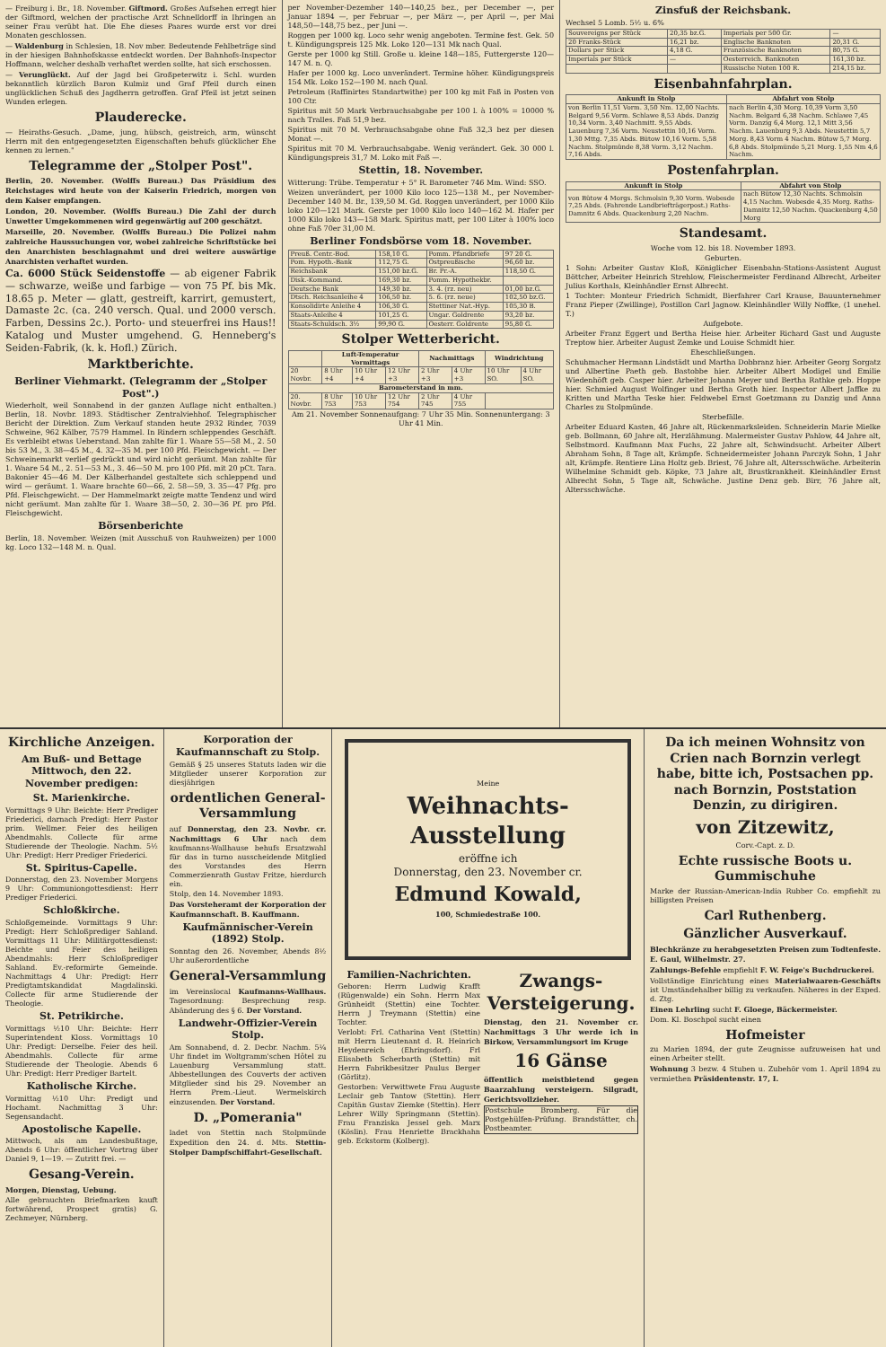— Freiburg i. Br., 18. November. Giftmord. Großes Aufsehen erregt hier der Giftmord, welchen der practische Arzt Schnelldorff in Ihringen an seiner Frau verübt hat. Die Ehe dieses Paares wurde erst vor drei Monaten geschlossen.
— Waldenburg in Schlesien, 18. Nov mber. Bedeutende Fehlbeträge sind in der hiesigen Bahnhofskasse entdeckt worden. Der Bahnhofs-Inspector Hoffmann, welcher deshalb verhaftet werden sollte, hat sich erschossen.
— Verunglückt. Auf der Jagd bei Großpeterwitz i. Schl. wurden bekanntlich kürzlich Baron Kulmiz und Graf Pfeil durch einen unglücklichen Schuß des Jagdherrn getroffen. Graf Pfeil ist jetzt seinen Wunden erlegen.
Plauderecke.
— Heiraths-Gesuch. „Dame, jung, hübsch, geistreich, arm, wünscht Herrn mit den entgegengesetzten Eigenschaften behufs glücklicher Ehe kennen zu lernen."
Telegramme der „Stolper Post".
Berlin, 20. November. (Wolffs Bureau.) Das Präsidium des Reichstages wird heute von der Kaiserin Friedrich, morgen von dem Kaiser empfangen.
London, 20. November. (Wolffs Bureau.) Die Zahl der durch Unwetter Umgekommenen wird gegenwärtig auf 200 geschätzt.
Marseille, 20. November. (Wolffs Bureau.) Die Polizei nahm zahlreiche Haussuchungen vor, wobei zahlreiche Schriftstücke bei den Anarchisten beschlagnahmt und drei weitere auswärtige Anarchisten verhaftet wurden.
Ca. 6000 Stück Seidenstoffe — ab eigener Fabrik — schwarze, weiße und farbige — von 75 Pf. bis Mk. 18.65 p. Meter — glatt, gestreift, karrirt, gemustert, Damaste 2c. (ca. 240 versch. Qual. und 2000 versch. Farben, Dessins 2c.). Porto- und steuerfrei ins Haus!! Katalog und Muster umgehend. G. Henneberg's Seiden-Fabrik, (k. k. Hofl.) Zürich.
Marktberichte.
Berliner Viehmarkt. (Telegramm der „Stolper Post".)
Wiederholt, weil Sonnabend in der ganzen Auflage nicht enthalten.) Berlin, 18. Novbr. 1893. Städtischer Zentralviehhof. Telegraphischer Bericht der Direktion. Zum Verkauf standen heute 2932 Rinder, 7039 Schweine, 962 Kälber, 7579 Hammel. In Rindern schleppendes Geschäft. Es verbleibt etwas Ueberstand. Man zahlte für 1. Waare 55—58 M., 2. 50 bis 53 M., 3. 38—45 M., 4. 32—35 M. per 100 Pfd. Fleischgewicht. — Der Schweinemarkt verlief gedrückt und wird nicht geräumt. Man zahlte für 1. Waare 54 M., 2. 51—53 M., 3. 46—50 M. pro 100 Pfd. mit 20 pCt. Tara. Bakonier 45—46 M. Der Kälberhandel gestaltete sich schleppend und wird — geräumt. 1. Waare brachte 60—66, 2. 58—59, 3. 35—47 Pfg. pro Pfd. Fleischgewicht. — Der Hammelmarkt zeigte matte Tendenz und wird nicht geräumt. Man zahlte für 1. Waare 38—50, 2. 30—36 Pf. pro Pfd. Fleischgewicht.
Börsenberichte
Berlin, 18. November. Weizen (mit Ausschuß von Rauhweizen) per 1000 kg. Loco 132—148 M. n. Qual.
per November-Dezember 140—140,25 bez., per December —, per Januar 1894 —, per Februar —, per März —, per April —, per Mai 148,50—148,75 bez., per Juni —.
Roggen per 1000 kg. Loco sehr wenig angeboten. Termine fest. Gek. 50 t. Kündigungspreis 125 Mk. Loko 120—131 Mk nach Qual.
Gerste per 1000 kg Still. Große u. kleine 148—185, Futtergerste 120—147 M. n. Q.
Hafer per 1000 kg. Loco unverändert. Termine höher. Kündigungspreis 154 Mk. Loko 152—190 M. nach Qual.
Petroleum (Raffinirtes Standartwithe) per 100 kg mit Faß in Posten von 100 Ctr.
Spiritus mit 50 Mark Verbrauchsabgabe per 100 l. à 100% = 10000 % nach Tralles. Faß 51,9 bez.
Spiritus mit 70 M. Verbrauchsabgabe ohne Faß 32,3 bez per diesen Monat —.
Spiritus mit 70 M. Verbrauchsabgabe. Wenig verändert. Gek. 30 000 l. Kündigungspreis 31,7 M. Loko mit Faß —.
Stettin, 18. November.
Witterung: Trübe. Temperatur + 5° R. Barometer 746 Mm. Wind: SSO.
Weizen unverändert, per 1000 Kilo loco 125—138 M., per November-December 140 M. Br., 139,50 M. Gd. Roggen unverändert, per 1000 Kilo loko 120—121 Mark. Gerste per 1000 Kilo loco 140—162 M. Hafer per 1000 Kilo loko 143—158 Mark. Spiritus matt, per 100 Liter à 100% loco ohne Faß 70er 31,00 M.
Berliner Fondsbörse vom 18. November.
| Preuß. Centr.-Bod. | 158,10 G. | Pomm. Pfandbriefe | 97 20 G. |
| Pom. Hypoth.-Bank | 112,75 G. | Ostpreußische | 96,60 bz. |
| Reichsbank | 151,00 bz.G. | Br. Pr.-A. | 118,50 G. |
| Disk.-Kommand. | 169,30 bz. | Pomm. Hypothekbr. | |
| Deutsche Bank | 149,30 bz. | 3. 4. (rz. neu) | 01,00 bz.G. |
| Dtsch. Reichsanleihe 4 | 106,50 bz. | 5. 6. (rz. neue) | 102,50 bz.G. |
| Konsolidirte Anleihe 4 | 106,30 G. | Stettiner Nat.-Hyp. | 105,30 B. |
| Staats-Anleihe 4 | 101,25 G. | Ungar. Goldrente | 93,20 bz. |
| Staats-Schuldsch. 3½ | 99,90 G. | Oesterr. Goldrente | 95,80 G. |
Stolper Wetterbericht.
| | Luft-Temperatur Vormittags | | | Nachmittags | | Windrichtung | |
| --- | --- | --- | --- | --- | --- | --- | --- |
| 20 Novbr. | 8 Uhr +4 | 10 Uhr +4 | 12 Uhr +3 | 2 Uhr +3 | 4 Uhr +3 | 10 Uhr SO. | 4 Uhr SO. |
| Barometerstand in mm. | | | | | | | |
| 20. Novbr. | 8 Uhr 753 | 10 Uhr 753 | 12 Uhr 754 | 2 Uhr 745 | 4 Uhr 755 | | |
Am 21. November Sonnenaufgang: 7 Uhr 35 Min. Sonnenuntergang: 3 Uhr 41 Min.
Zinsfuß der Reichsbank.
Wechsel 5 Lomb. 5½ u. 6%
| Souvereigns per Stück | 20,35 bz.G. | Imperials per 500 Gr. | — |
| 20 Franks-Stück | 16,21 bz. | Englische Banknoten | 20,31 G. |
| Dollars per Stück | 4,18 G. | Französische Banknoten | 80,75 G. |
| Imperials per Stück | — | Oesterreich. Banknoten | 161,30 bz. |
| | | Russische Noten 100 R. | 214,15 bz. |
Eisenbahnfahrplan.
| Ankunft in Stolp | Abfahrt von Stolp |
| --- | --- |
| von Berlin 11,51 Vorm. 3,50 Nm. 12,00 Nachts. Belgard 9,56 Vorm. Schlawe 8,53 Abds. Danzig 10,34 Vorm. 3,40 Nachmitt. 9,55 Abds. Lauenburg 7,36 Vorm. Neustettin 10,16 Vorm. 1,30 Mttg. 7,35 Abds. Bütow 10,16 Vorm. 5,58 Nachm. Stolpmünde 8,38 Vorm. 3,12 Nachm. 7,16 Abds. | nach Berlin 4,30 Morg. 10,39 Vorm 3,50 Nachm. Belgard 6,38 Nachm. Schlawe 7,45 Vorm. Danzig 6,4 Morg. 12,1 Mitt 3,56 Nachm. Lauenburg 9,3 Abds. Neustettin 5,7 Morg. 8,43 Vorm 4 Nachm. Bütow 5,7 Morg. 6,8 Abds. Stolpmünde 5,21 Morg. 1,55 Nm 4,6 Nachm. |
Postenfahrplan.
| Ankunft in Stolp | Abfahrt von Stolp |
| --- | --- |
| von Bütow 4 Morgs. Schmolsin 9,30 Vorm. Wobesde 7,25 Abds. (Fahrende Landbriefträgerpost.) Raths-Damnitz 6 Abds. Quackenburg 2,20 Nachm. | nach Bütow 12,30 Nachts. Schmolsin 4,15 Nachm. Wobesde 4,35 Morg. Raths-Damnitz 12,50 Nachm. Quackenburg 4,50 Morg |
Standesamt.
Woche vom 12. bis 18. November 1893.
Geburten.
1 Sohn: Arbeiter Gustav Kloß, Königlicher Eisenbahn-Stations-Assistent August Böttcher, Arbeiter Heinrich Strehlow, Fleischermeister Ferdinand Albrecht, Arbeiter Julius Korthals, Kleinhändler Ernst Albrecht.
1 Tochter: Monteur Friedrich Schmidt, Bierfahrer Carl Krause, Bauunternehmer Franz Pieper (Zwillinge), Postillon Carl Jagnow. Kleinhändler Willy Noffke, (1 unehel. T.)
Aufgebote.
Arbeiter Franz Eggert und Bertha Heise hier. Arbeiter Richard Gast und Auguste Treptow hier. Arbeiter August Zemke und Louise Schmidt hier.
Eheschließungen.
Schuhmacher Hermann Lindstädt und Martha Dobbranz hier. Arbeiter Georg Sorgatz und Albertine Paeth geb. Bastobbe hier. Arbeiter Albert Modigel und Emilie Wiedenhöft geb. Casper hier. Arbeiter Johann Meyer und Bertha Rathke geb. Hoppe hier. Schmied August Wolfinger und Bertha Groth hier. Inspector Albert Jaffke zu Kritten und Martha Teske hier. Feldwebel Ernst Goetzmann zu Danzig und Anna Charles zu Stolpmünde.
Sterbefälle.
Arbeiter Eduard Kasten, 46 Jahre alt, Rückenmarksleiden. Schneiderin Marie Mielke geb. Bollmann, 60 Jahre alt, Herzlähmung. Malermeister Gustav Pahlow, 44 Jahre alt, Selbstmord. Kaufmann Max Fuchs, 22 Jahre alt, Schwindsucht. Arbeiter Albert Abraham Sohn, 8 Tage alt, Krämpfe. Schneidermeister Johann Parczyk Sohn, 1 Jahr alt, Krämpfe. Rentiere Lina Holtz geb. Briest, 76 Jahre alt, Altersschwäche. Arbeiterin Wilhelmine Schmidt geb. Köpke, 73 Jahre alt, Brustkrankheit. Kleinhändler Ernst Albrecht Sohn, 5 Tage alt, Schwäche. Justine Denz geb. Birr, 76 Jahre alt, Altersschwäche.
Kirchliche Anzeigen.
Am Buß- und Bettage Mittwoch, den 22. November predigen:
St. Marienkirche.
Vormittags 9 Uhr: Beichte: Herr Prediger Friederici, darnach Predigt: Herr Pastor prim. Wellmer. Feier des heiligen Abendmahls. Collecte für arme Studierende der Theologie. Nachm. 5½ Uhr: Predigt: Herr Prediger Friederici.
St. Spiritus-Capelle.
Donnerstag, den 23. November Morgens 9 Uhr: Communiongottesdienst: Herr Prediger Friederici.
Schloßkirche.
Schloßgemeinde. Vormittags 9 Uhr: Predigt: Herr Schloßprediger Sahland. Vormittags 11 Uhr: Militärgottesdienst: Beichte und Feier des heiligen Abendmahls: Herr Schloßprediger Sahland. Ev.-reformirte Gemeinde. Nachmittags 4 Uhr: Predigt: Herr Predigtamtskandidat Magdalinski. Collecte für arme Studierende der Theologie.
St. Petrikirche.
Vormittags ½10 Uhr: Beichte: Herr Superintendent Kloss. Vormittags 10 Uhr: Predigt: Derselbe. Feier des heil. Abendmahls. Collecte für arme Studierende der Theologie. Abends 6 Uhr: Predigt: Herr Prediger Bartelt.
Katholische Kirche.
Vormittag ½10 Uhr: Predigt und Hochamt. Nachmittag 3 Uhr: Segensandacht.
Apostolische Kapelle.
Mittwoch, als am Landesbußtage, Abends 6 Uhr: öffentlicher Vortrag über Daniel 9, 1—19. — Zutritt frei. —
Gesang-Verein.
Morgen, Dienstag, Uebung.
Alle gebrauchten Briefmarken kauft fortwährend, Prospect gratis) G. Zechmeyer, Nürnberg.
Korporation der Kaufmannschaft zu Stolp.
Gemäß § 25 unseres Statuts laden wir die Mitglieder unserer Korporation zur diesjährigen
ordentlichen General-Versammlung
auf Donnerstag, den 23. Novbr. cr. Nachmittags 6 Uhr nach dem kaufmanns-Wallhause behufs Ersatzwahl für das in turno ausscheidende Mitglied des Vorstandes des Herrn Commerzienrath Gustav Fritze, hierdurch ein.
Stolp, den 14. November 1893.
Das Vorsteheramt der Korporation der Kaufmannschaft. B. Kauffmann.
Kaufmännischer-Verein (1892) Stolp.
Sonntag den 26. November, Abends 8½ Uhr außerordentliche
General-Versammlung
im Vereinslocal Kaufmanns-Wallhaus. Tagesordnung: Besprechung resp. Abänderung des § 6. Der Vorstand.
Landwehr-Offizier-Verein Stolp.
Am Sonnabend, d. 2. Decbr. Nachm. 5¼ Uhr findet im Woltgramm'schen Hôtel zu Lauenburg Versammlung statt. Abbestellungen des Couverts der activen Mitglieder sind bis 29. November an Herrn Prem.-Lieut. Wermelskirch einzusenden. Der Vorstand.
D. „Pomerania"
ladet von Stettin nach Stolpmünde Expedition den 24. d. Mts. Stettin-Stolper Dampfschiffahrt-Gesellschaft.
Meine
Weihnachts-Ausstellung
eröffne ich
Donnerstag, den 23. November cr.
Edmund Kowald,
100, Schmiedestraße 100.
Familien-Nachrichten.
Geboren: Herrn Ludwig Krafft (Rügenwalde) ein Sohn. Herrn Max Grünheidt (Stettin) eine Tochter. Herrn J Treymann (Stettin) eine Tochter.
Verlobt: Frl. Catharina Vent (Stettin) mit Herrn Lieutenant d. R. Heinrich Heydenreich (Ehringsdorf). Frl Elisabeth Scherbarth (Stettin) mit Herrn Fabrikbesitzer Paulus Berger (Görlitz).
Gestorben: Verwittwete Frau Auguste Leclair geb Tantow (Stettin). Herr Capitän Gustav Ziemke (Stettin). Herr Lehrer Willy Springmann (Stettin). Frau Franziska Jessel geb. Marx (Köslin). Frau Henriette Brackhahn geb. Eckstorm (Kolberg).
Zwangs-Versteigerung.
Dienstag, den 21. November cr. Nachmittags 3 Uhr werde ich in Birkow, Versammlungsort im Kruge
16 Gänse
öffentlich meistbietend gegen Baarzahlung versteigern. Silgradt, Gerichtsvollzieher.
Postschule Bromberg. Für die Postgehülfen-Prüfung. Brandstätter, ch. Postbeamter.
Da ich meinen Wohnsitz von Crien nach Bornzin verlegt habe, bitte ich, Postsachen pp. nach Bornzin, Poststation Denzin, zu dirigiren.
von Zitzewitz,
Corv.-Capt. z. D.
Echte russische Boots u. Gummischuhe
Marke der Russian-American-India Rubber Co. empfiehlt zu billigsten Preisen
Carl Ruthenberg.
Gänzlicher Ausverkauf.
Blechkränze zu herabgesetzten Preisen zum Todtenfeste. E. Gaul, Wilhelmstr. 27.
Zahlungs-Befehle empfiehlt F. W. Feige's Buchdruckerei.
Vollständige Einrichtung eines Materialwaaren-Geschäfts ist Umständehalber billig zu verkaufen. Näheres in der Exped. d. Ztg.
Einen Lehrling sucht F. Gloege, Bäckermeister.
Dom. Kl. Boschpol sucht einen
Hofmeister
zu Marien 1894, der gute Zeugnisse aufzuweisen hat und einen Arbeiter stellt.
Wohnung 3 bezw. 4 Stuben u. Zubehör vom 1. April 1894 zu vermiethen Präsidentenstr. 17, I.